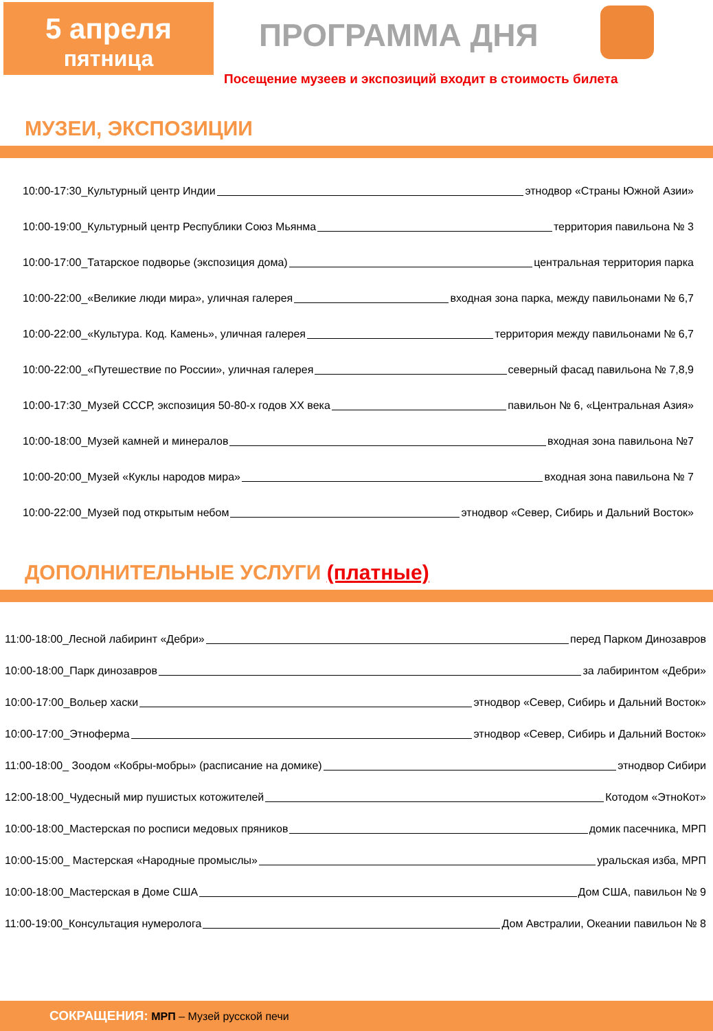5 апреля
пятница
ПРОГРАММА ДНЯ
Посещение музеев и экспозиций входит в стоимость билета
МУЗЕИ, ЭКСПОЗИЦИИ
10:00-17:30_Культурный центр Индии этнодвор «Страны Южной Азии»
10:00-19:00_Культурный центр Республики Союз Мьянма территория павильона № 3
10:00-17:00_Татарское подворье (экспозиция дома) центральная территория парка
10:00-22:00_«Великие люди мира», уличная галерея входная зона парка, между павильонами № 6,7
10:00-22:00_«Культура. Код. Камень», уличная галерея территория между павильонами № 6,7
10:00-22:00_«Путешествие по России», уличная галерея северный фасад павильона № 7,8,9
10:00-17:30_Музей СССР, экспозиция 50-80-х годов XX века павильон № 6, «Центральная Азия»
10:00-18:00_Музей камней и минералов входная зона павильона №7
10:00-20:00_Музей «Куклы народов мира» входная зона павильона № 7
10:00-22:00_Музей под открытым небом этнодвор «Север, Сибирь и Дальний Восток»
ДОПОЛНИТЕЛЬНЫЕ УСЛУГИ (платные)
11:00-18:00_Лесной лабиринт «Дебри» перед Парком Динозавров
10:00-18:00_Парк динозавров за лабиринтом «Дебри»
10:00-17:00_Вольер хаски этнодвор «Север, Сибирь и Дальний Восток»
10:00-17:00_Этноферма этнодвор «Север, Сибирь и Дальний Восток»
11:00-18:00_ Зоодом «Кобры-мобры» (расписание на домике) этнодвор Сибири
12:00-18:00_Чудесный мир пушистых котожителей Котодом «ЭтноКот»
10:00-18:00_Мастерская по росписи медовых пряников домик пасечника, МРП
10:00-15:00_ Мастерская «Народные промыслы» уральская изба, МРП
10:00-18:00_Мастерская в Доме США Дом США, павильон № 9
11:00-19:00_Консультация нумеролога Дом Австралии, Океании павильон № 8
СОКРАЩЕНИЯ: МРП – Музей русской печи